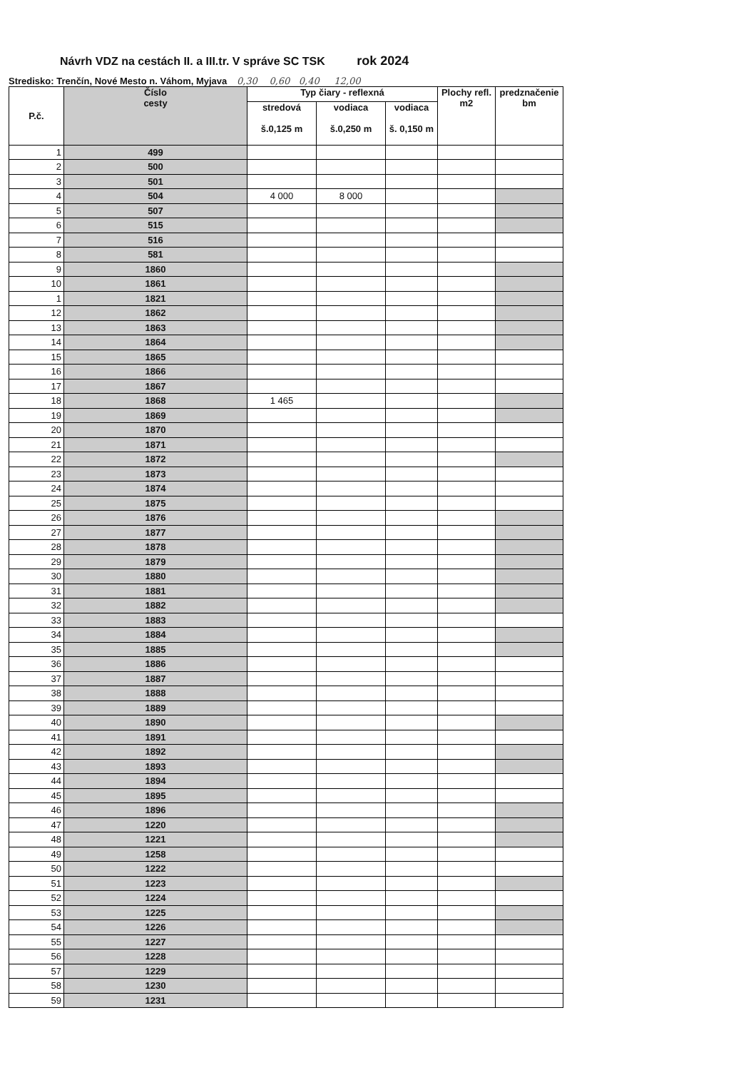Návrh VDZ na cestách II. a III.tr. V správe SC TSK rok 2024
Stredisko: Trenčín, Nové Mesto n. Váhom, Myjava 0,30 0,60 0,40 12,00
| P.č. | Číslo cesty | Typ čiary - reflexná | | | Plochy refl. m2 | predznačenie bm |
| --- | --- | --- | --- | --- | --- | --- |
| | | stredová š.0,125 m | vodiaca š.0,250 m | vodiaca š. 0,150 m | | |
| 1 | 499 | | | | | |
| 2 | 500 | | | | | |
| 3 | 501 | | | | | |
| 4 | 504 | 4 000 | 8 000 | | | |
| 5 | 507 | | | | | |
| 6 | 515 | | | | | |
| 7 | 516 | | | | | |
| 8 | 581 | | | | | |
| 9 | 1860 | | | | | |
| 10 | 1861 | | | | | |
| 1 | 1821 | | | | | |
| 12 | 1862 | | | | | |
| 13 | 1863 | | | | | |
| 14 | 1864 | | | | | |
| 15 | 1865 | | | | | |
| 16 | 1866 | | | | | |
| 17 | 1867 | | | | | |
| 18 | 1868 | 1 465 | | | | |
| 19 | 1869 | | | | | |
| 20 | 1870 | | | | | |
| 21 | 1871 | | | | | |
| 22 | 1872 | | | | | |
| 23 | 1873 | | | | | |
| 24 | 1874 | | | | | |
| 25 | 1875 | | | | | |
| 26 | 1876 | | | | | |
| 27 | 1877 | | | | | |
| 28 | 1878 | | | | | |
| 29 | 1879 | | | | | |
| 30 | 1880 | | | | | |
| 31 | 1881 | | | | | |
| 32 | 1882 | | | | | |
| 33 | 1883 | | | | | |
| 34 | 1884 | | | | | |
| 35 | 1885 | | | | | |
| 36 | 1886 | | | | | |
| 37 | 1887 | | | | | |
| 38 | 1888 | | | | | |
| 39 | 1889 | | | | | |
| 40 | 1890 | | | | | |
| 41 | 1891 | | | | | |
| 42 | 1892 | | | | | |
| 43 | 1893 | | | | | |
| 44 | 1894 | | | | | |
| 45 | 1895 | | | | | |
| 46 | 1896 | | | | | |
| 47 | 1220 | | | | | |
| 48 | 1221 | | | | | |
| 49 | 1258 | | | | | |
| 50 | 1222 | | | | | |
| 51 | 1223 | | | | | |
| 52 | 1224 | | | | | |
| 53 | 1225 | | | | | |
| 54 | 1226 | | | | | |
| 55 | 1227 | | | | | |
| 56 | 1228 | | | | | |
| 57 | 1229 | | | | | |
| 58 | 1230 | | | | | |
| 59 | 1231 | | | | | |